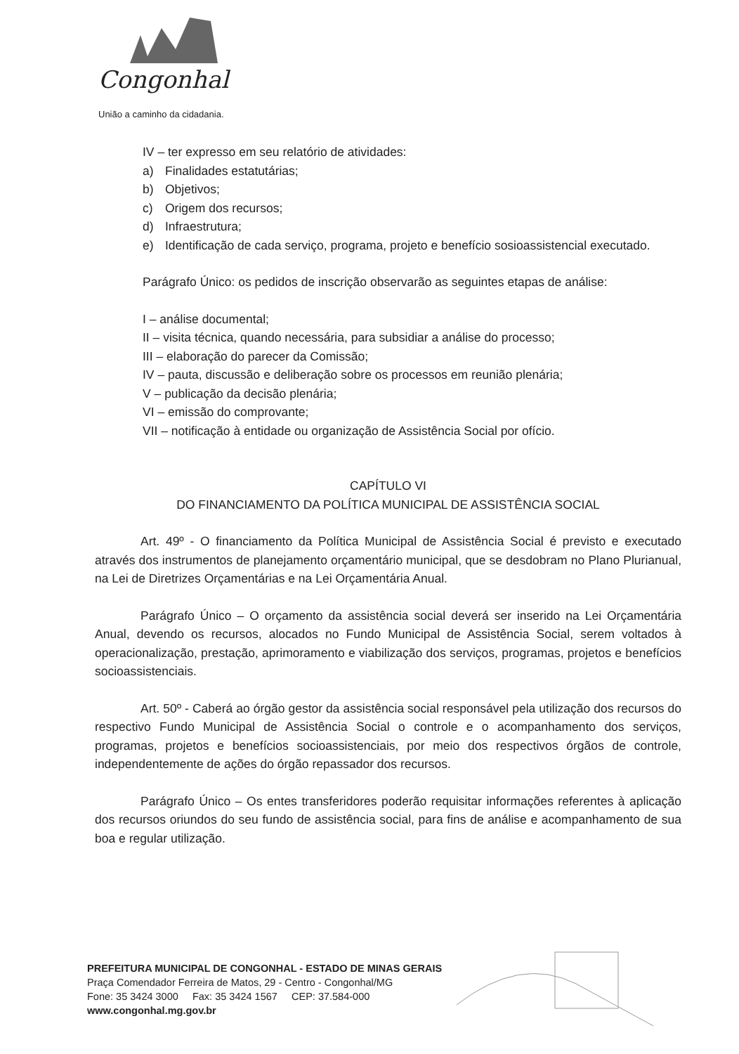Congonhal
União a caminho da cidadania.
IV – ter expresso em seu relatório de atividades:
a) Finalidades estatutárias;
b) Objetivos;
c) Origem dos recursos;
d) Infraestrutura;
e) Identificação de cada serviço, programa, projeto e benefício sosioassistencial executado.
Parágrafo Único: os pedidos de inscrição observarão as seguintes etapas de análise:
I – análise documental;
II – visita técnica, quando necessária, para subsidiar a análise do processo;
III – elaboração do parecer da Comissão;
IV – pauta, discussão e deliberação sobre os processos em reunião plenária;
V – publicação da decisão plenária;
VI – emissão do comprovante;
VII – notificação à entidade ou organização de Assistência Social por ofício.
CAPÍTULO VI
DO FINANCIAMENTO DA POLÍTICA MUNICIPAL DE ASSISTÊNCIA SOCIAL
Art. 49º - O financiamento da Política Municipal de Assistência Social é previsto e executado através dos instrumentos de planejamento orçamentário municipal, que se desdobram no Plano Plurianual, na Lei de Diretrizes Orçamentárias e na Lei Orçamentária Anual.
Parágrafo Único – O orçamento da assistência social deverá ser inserido na Lei Orçamentária Anual, devendo os recursos, alocados no Fundo Municipal de Assistência Social, serem voltados à operacionalização, prestação, aprimoramento e viabilização dos serviços, programas, projetos e benefícios socioassistenciais.
Art. 50º - Caberá ao órgão gestor da assistência social responsável pela utilização dos recursos do respectivo Fundo Municipal de Assistência Social o controle e o acompanhamento dos serviços, programas, projetos e benefícios socioassistenciais, por meio dos respectivos órgãos de controle, independentemente de ações do órgão repassador dos recursos.
Parágrafo Único – Os entes transferidores poderão requisitar informações referentes à aplicação dos recursos oriundos do seu fundo de assistência social, para fins de análise e acompanhamento de sua boa e regular utilização.
PREFEITURA MUNICIPAL DE CONGONHAL - ESTADO DE MINAS GERAIS
Praça Comendador Ferreira de Matos, 29 - Centro - Congonhal/MG
Fone: 35 3424 3000 Fax: 35 3424 1567 CEP: 37.584-000
www.congonhal.mg.gov.br